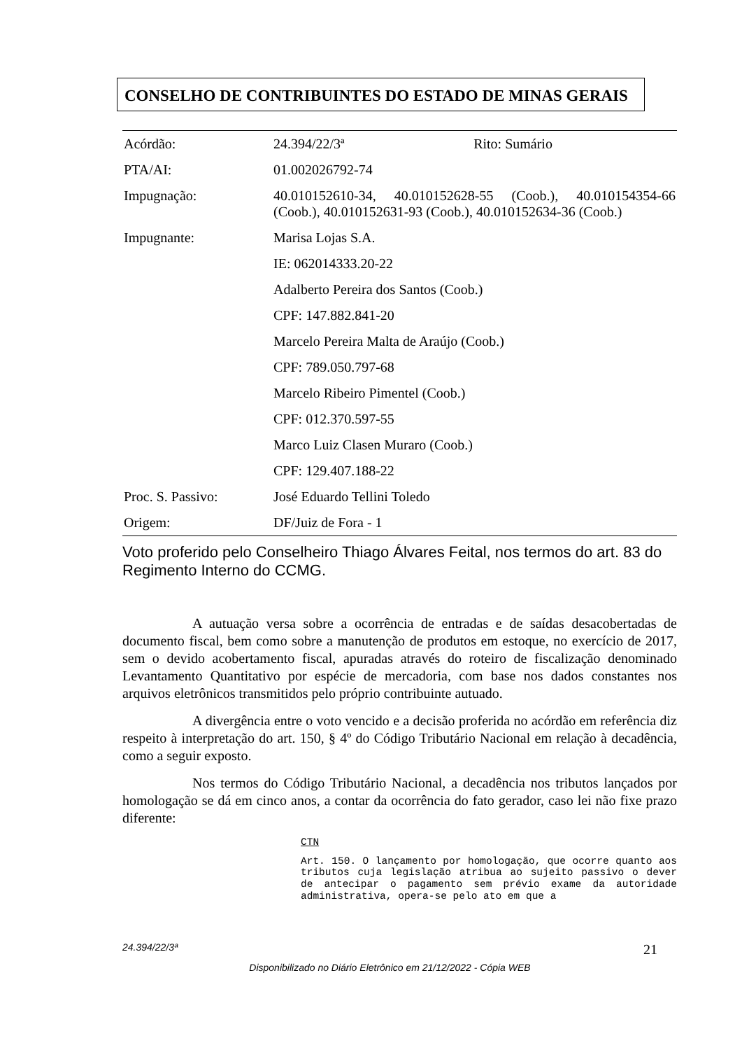CONSELHO DE CONTRIBUINTES DO ESTADO DE MINAS GERAIS
| Acórdão: | 24.394/22/3ª | Rito: Sumário |
| PTA/AI: | 01.002026792-74 | |
| Impugnação: | 40.010152610-34, 40.010152628-55 (Coob.), 40.010154354-66 (Coob.), 40.010152631-93 (Coob.), 40.010152634-36 (Coob.) | |
| Impugnante: | Marisa Lojas S.A. | |
| | IE: 062014333.20-22 | |
| | Adalberto Pereira dos Santos (Coob.) | |
| | CPF: 147.882.841-20 | |
| | Marcelo Pereira Malta de Araújo (Coob.) | |
| | CPF: 789.050.797-68 | |
| | Marcelo Ribeiro Pimentel (Coob.) | |
| | CPF: 012.370.597-55 | |
| | Marco Luiz Clasen Muraro (Coob.) | |
| | CPF: 129.407.188-22 | |
| Proc. S. Passivo: | José Eduardo Tellini Toledo | |
| Origem: | DF/Juiz de Fora - 1 | |
Voto proferido pelo Conselheiro Thiago Álvares Feital, nos termos do art. 83 do Regimento Interno do CCMG.
A autuação versa sobre a ocorrência de entradas e de saídas desacobertadas de documento fiscal, bem como sobre a manutenção de produtos em estoque, no exercício de 2017, sem o devido acobertamento fiscal, apuradas através do roteiro de fiscalização denominado Levantamento Quantitativo por espécie de mercadoria, com base nos dados constantes nos arquivos eletrônicos transmitidos pelo próprio contribuinte autuado.
A divergência entre o voto vencido e a decisão proferida no acórdão em referência diz respeito à interpretação do art. 150, § 4º do Código Tributário Nacional em relação à decadência, como a seguir exposto.
Nos termos do Código Tributário Nacional, a decadência nos tributos lançados por homologação se dá em cinco anos, a contar da ocorrência do fato gerador, caso lei não fixe prazo diferente:
CTN
Art. 150. O lançamento por homologação, que ocorre quanto aos tributos cuja legislação atribua ao sujeito passivo o dever de antecipar o pagamento sem prévio exame da autoridade administrativa, opera-se pelo ato em que a
24.394/22/3ª 21
Disponibilizado no Diário Eletrônico em 21/12/2022 - Cópia WEB